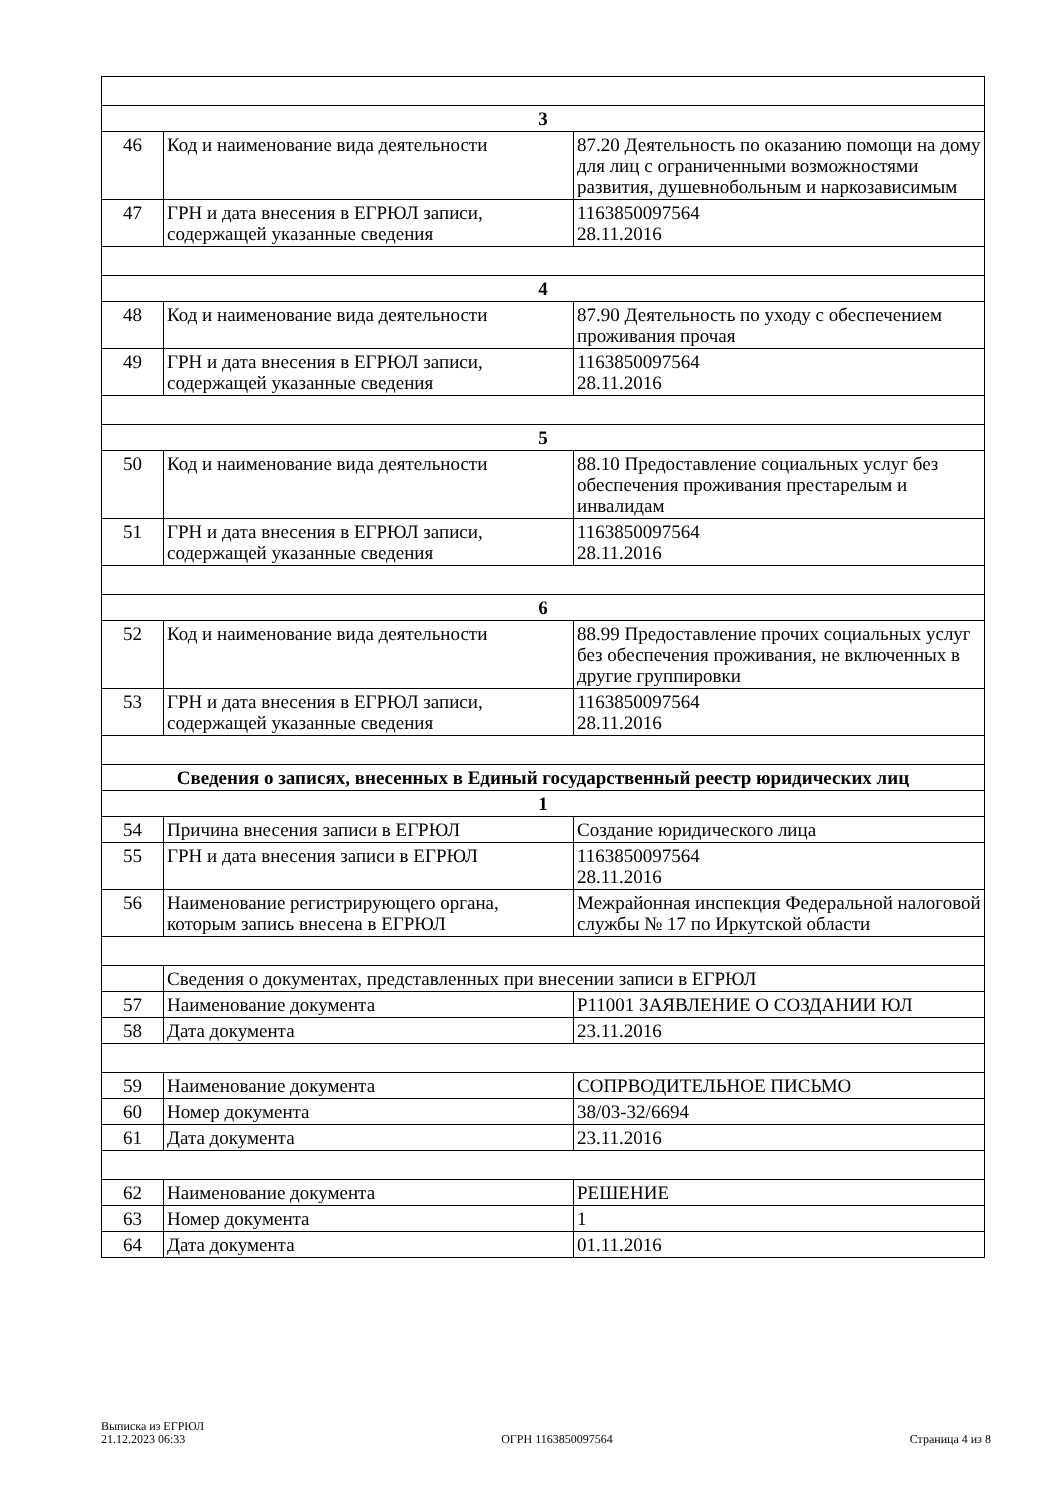| 3 | | |
| 46 | Код и наименование вида деятельности | 87.20 Деятельность по оказанию помощи на дому для лиц с ограниченными возможностями развития, душевнобольным и наркозависимым |
| 47 | ГРН и дата внесения в ЕГРЮЛ записи, содержащей указанные сведения | 1163850097564 28.11.2016 |
| 4 | | |
| 48 | Код и наименование вида деятельности | 87.90 Деятельность по уходу с обеспечением проживания прочая |
| 49 | ГРН и дата внесения в ЕГРЮЛ записи, содержащей указанные сведения | 1163850097564 28.11.2016 |
| 5 | | |
| 50 | Код и наименование вида деятельности | 88.10 Предоставление социальных услуг без обеспечения проживания престарелым и инвалидам |
| 51 | ГРН и дата внесения в ЕГРЮЛ записи, содержащей указанные сведения | 1163850097564 28.11.2016 |
| 6 | | |
| 52 | Код и наименование вида деятельности | 88.99 Предоставление прочих социальных услуг без обеспечения проживания, не включенных в другие группировки |
| 53 | ГРН и дата внесения в ЕГРЮЛ записи, содержащей указанные сведения | 1163850097564 28.11.2016 |
| Сведения о записях, внесенных в Единый государственный реестр юридических лиц | | |
| 1 | | |
| 54 | Причина внесения записи в ЕГРЮЛ | Создание юридического лица |
| 55 | ГРН и дата внесения записи в ЕГРЮЛ | 1163850097564 28.11.2016 |
| 56 | Наименование регистрирующего органа, которым запись внесена в ЕГРЮЛ | Межрайонная инспекция Федеральной налоговой службы № 17 по Иркутской области |
| | Сведения о документах, представленных при внесении записи в ЕГРЮЛ | |
| 57 | Наименование документа | Р11001 ЗАЯВЛЕНИЕ О СОЗДАНИИ ЮЛ |
| 58 | Дата документа | 23.11.2016 |
| 59 | Наименование документа | СОПРВОДИТЕЛЬНОЕ ПИСЬМО |
| 60 | Номер документа | 38/03-32/6694 |
| 61 | Дата документа | 23.11.2016 |
| 62 | Наименование документа | РЕШЕНИЕ |
| 63 | Номер документа | 1 |
| 64 | Дата документа | 01.11.2016 |
Выписка из ЕГРЮЛ
21.12.2023 06:33
ОГРН 1163850097564
Страница 4 из 8